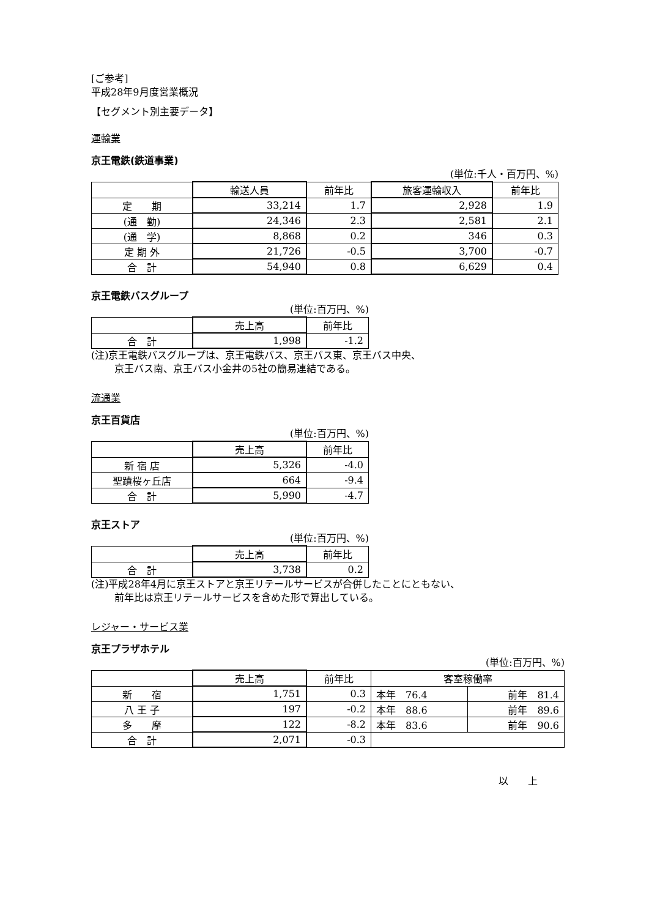[ご参考]
平成28年9月度営業概況
【セグメント別主要データ】
運輸業
京王電鉄(鉄道事業)
(単位:千人・百万円、%)
| | 輸送人員 | 前年比 | 旅客運輸収入 | 前年比 |
| --- | --- | --- | --- | --- |
| 定 期 | 33,214 | 1.7 | 2,928 | 1.9 |
| (通 勤) | 24,346 | 2.3 | 2,581 | 2.1 |
| (通 学) | 8,868 | 0.2 | 346 | 0.3 |
| 定 期 外 | 21,726 | -0.5 | 3,700 | -0.7 |
| 合 計 | 54,940 | 0.8 | 6,629 | 0.4 |
京王電鉄バスグループ
(単位:百万円、%)
| | 売上高 | 前年比 |
| --- | --- | --- |
| 合 計 | 1,998 | -1.2 |
(注)京王電鉄バスグループは、京王電鉄バス、京王バス東、京王バス中央、
京王バス南、京王バス小金井の5社の簡易連結である。
流通業
京王百貨店
(単位:百万円、%)
| | 売上高 | 前年比 |
| --- | --- | --- |
| 新 宿 店 | 5,326 | -4.0 |
| 聖蹟桜ヶ丘店 | 664 | -9.4 |
| 合 計 | 5,990 | -4.7 |
京王ストア
(単位:百万円、%)
| | 売上高 | 前年比 |
| --- | --- | --- |
| 合 計 | 3,738 | 0.2 |
(注)平成28年4月に京王ストアと京王リテールサービスが合併したことにともない、
前年比は京王リテールサービスを含めた形で算出している。
レジャー・サービス業
京王プラザホテル
(単位:百万円、%)
| | 売上高 | 前年比 | 客室稼働率 | |
| --- | --- | --- | --- | --- |
| 新 宿 | 1,751 | 0.3 | 本年 76.4 | 前年 81.4 |
| 八 王 子 | 197 | -0.2 | 本年 88.6 | 前年 89.6 |
| 多 摩 | 122 | -8.2 | 本年 83.6 | 前年 90.6 |
| 合 計 | 2,071 | -0.3 | | |
以　　上